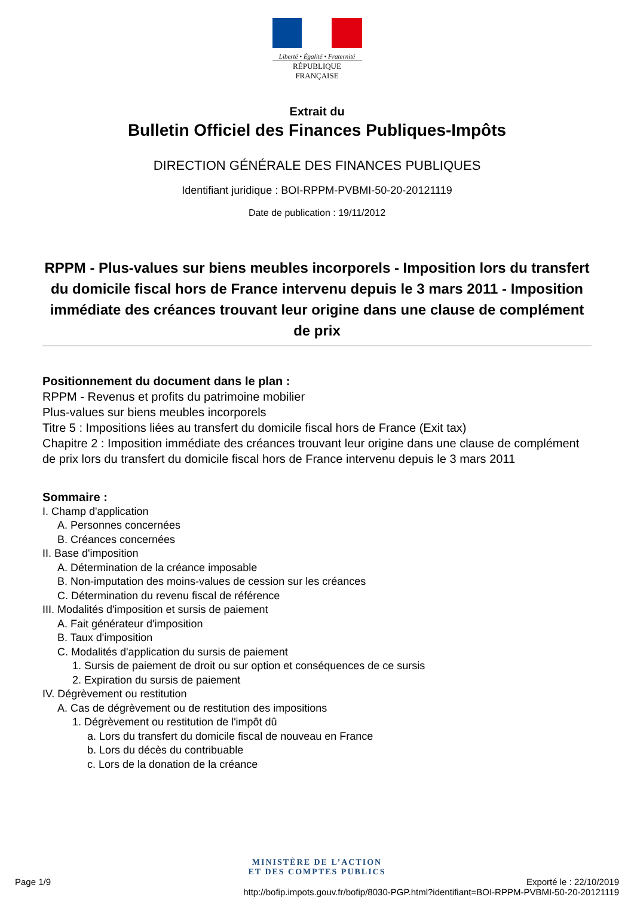Liberté • Égalité • Fraternité
RÉPUBLIQUE FRANÇAISE
Extrait du
Bulletin Officiel des Finances Publiques-Impôts
DIRECTION GÉNÉRALE DES FINANCES PUBLIQUES
Identifiant juridique : BOI-RPPM-PVBMI-50-20-20121119
Date de publication : 19/11/2012
RPPM - Plus-values sur biens meubles incorporels - Imposition lors du transfert du domicile fiscal hors de France intervenu depuis le 3 mars 2011 - Imposition immédiate des créances trouvant leur origine dans une clause de complément de prix
Positionnement du document dans le plan :
RPPM - Revenus et profits du patrimoine mobilier
Plus-values sur biens meubles incorporels
Titre 5 : Impositions liées au transfert du domicile fiscal hors de France (Exit tax)
Chapitre 2 : Imposition immédiate des créances trouvant leur origine dans une clause de complément de prix lors du transfert du domicile fiscal hors de France intervenu depuis le 3 mars 2011
Sommaire :
I. Champ d'application
A. Personnes concernées
B. Créances concernées
II. Base d'imposition
A. Détermination de la créance imposable
B. Non-imputation des moins-values de cession sur les créances
C. Détermination du revenu fiscal de référence
III. Modalités d'imposition et sursis de paiement
A. Fait générateur d'imposition
B. Taux d'imposition
C. Modalités d'application du sursis de paiement
1. Sursis de paiement de droit ou sur option et conséquences de ce sursis
2. Expiration du sursis de paiement
IV. Dégrèvement ou restitution
A. Cas de dégrèvement ou de restitution des impositions
1. Dégrèvement ou restitution de l'impôt dû
a. Lors du transfert du domicile fiscal de nouveau en France
b. Lors du décès du contribuable
c. Lors de la donation de la créance
MINISTÈRE DE L’ACTION
ET DES COMPTES PUBLICS
Page 1/9 Exporté le : 22/10/2019
http://bofip.impots.gouv.fr/bofip/8030-PGP.html?identifiant=BOI-RPPM-PVBMI-50-20-20121119